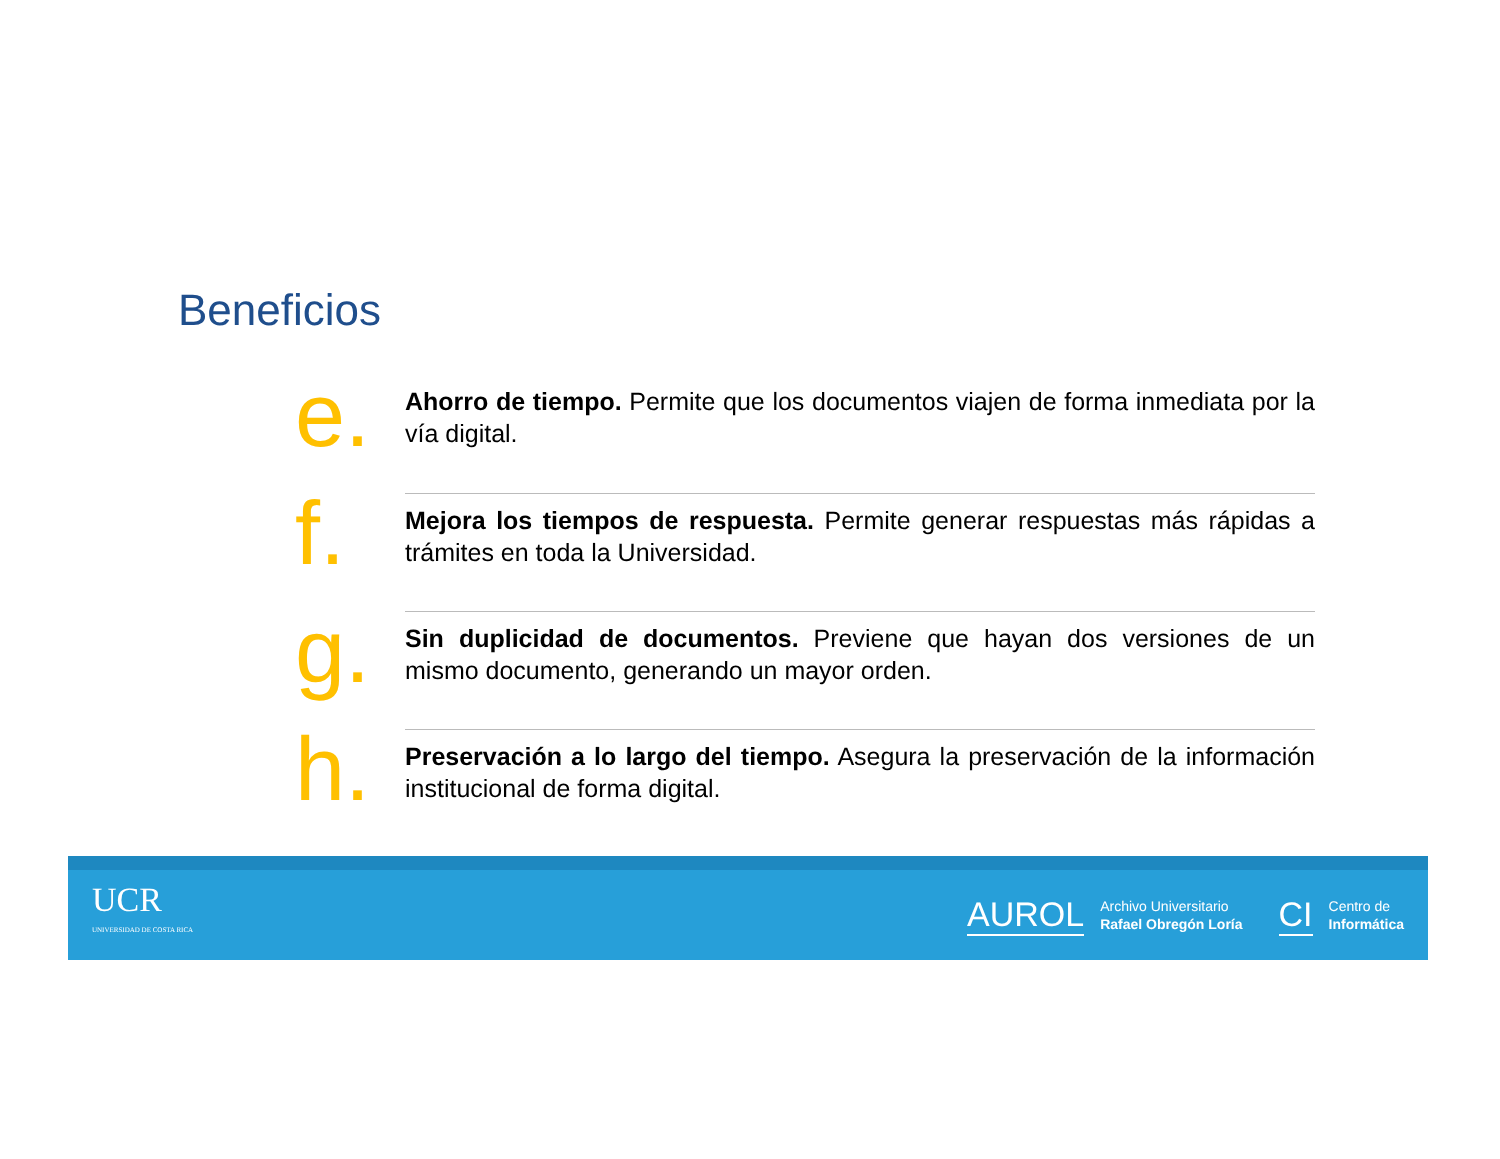Beneficios
e.
Ahorro de tiempo. Permite que los documentos viajen de forma inmediata por la vía digital.
f.
Mejora los tiempos de respuesta. Permite generar respuestas más rápidas a trámites en toda la Universidad.
g.
Sin duplicidad de documentos. Previene que hayan dos versiones de un mismo documento, generando un mayor orden.
h.
Preservación a lo largo del tiempo. Asegura la preservación de la información institucional de forma digital.
UCR
UNIVERSIDAD DE COSTA RICA
AUROL Archivo Universitario
Rafael Obregón Loría
CI Centro de
Informática